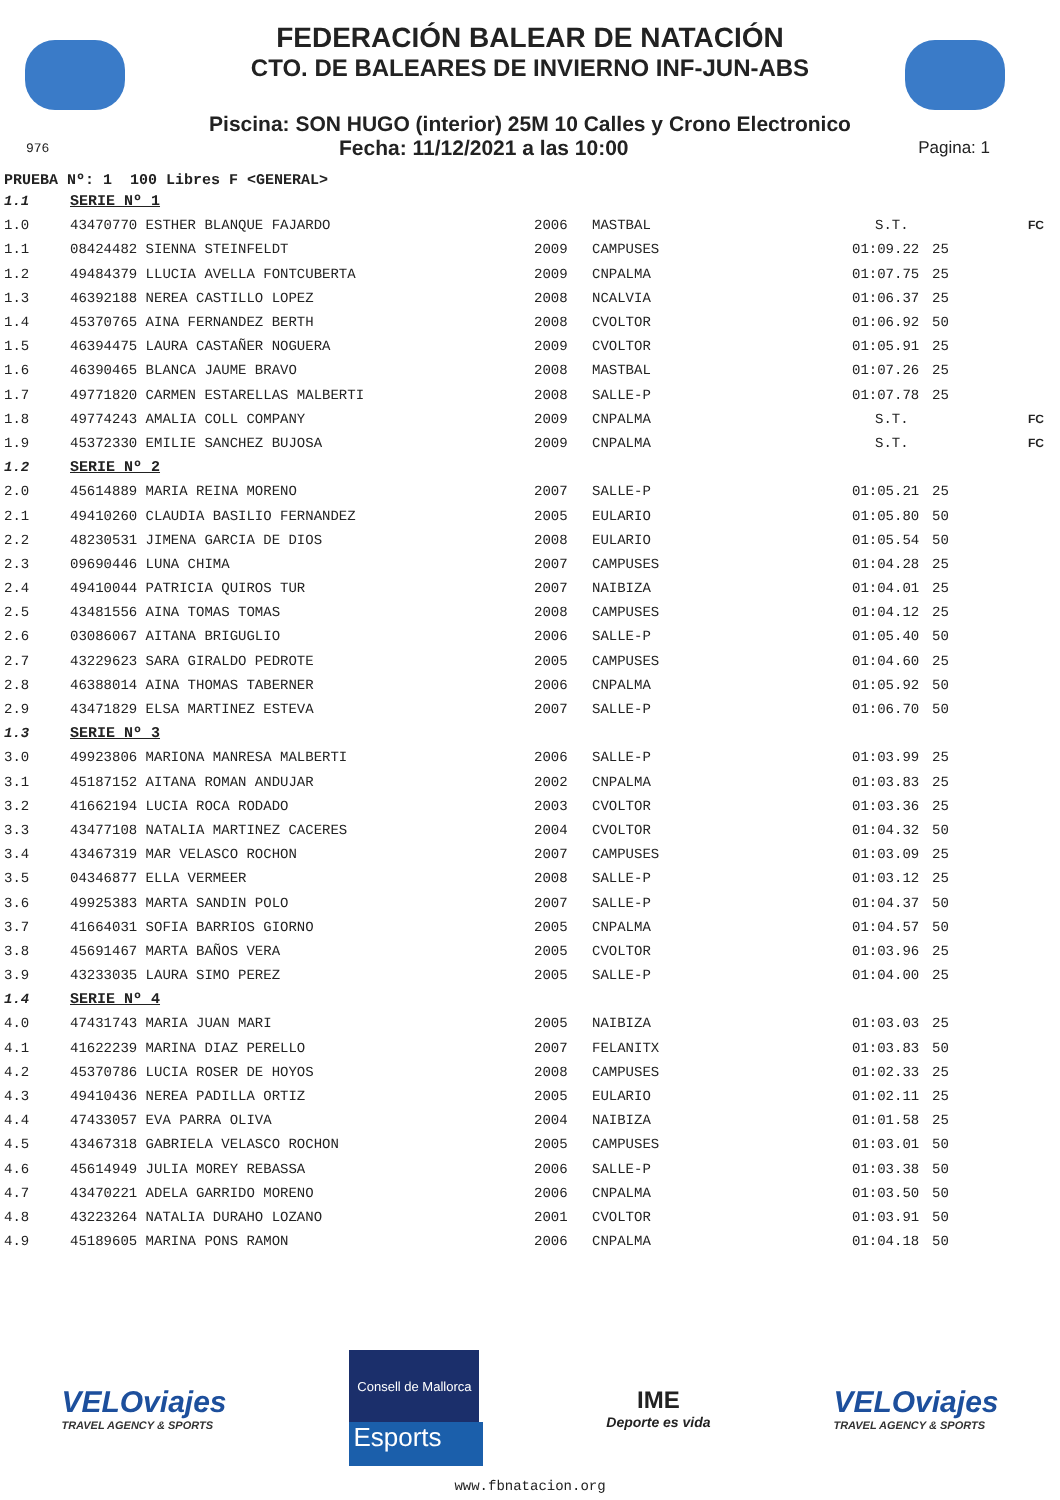FEDERACIÓN BALEAR DE NATACIÓN
CTO. DE BALEARES DE INVIERNO INF-JUN-ABS
Piscina: SON HUGO (interior) 25M 10 Calles y Crono Electronico
976 Fecha: 11/12/2021 a las 10:00 Pagina: 1
PRUEBA Nº: 1 100 Libres F <GENERAL>
| 1.1 | SERIE Nº 1 | | | | | |
| 1.0 | 43470770 ESTHER BLANQUE FAJARDO | 2006 | MASTBAL | S.T. | | FC |
| 1.1 | 08424482 SIENNA STEINFELDT | 2009 | CAMPUSES | 01:09.22 | 25 | |
| 1.2 | 49484379 LLUCIA AVELLA FONTCUBERTA | 2009 | CNPALMA | 01:07.75 | 25 | |
| 1.3 | 46392188 NEREA CASTILLO LOPEZ | 2008 | NCALVIA | 01:06.37 | 25 | |
| 1.4 | 45370765 AINA FERNANDEZ BERTH | 2008 | CVOLTOR | 01:06.92 | 50 | |
| 1.5 | 46394475 LAURA CASTAÑER NOGUERA | 2009 | CVOLTOR | 01:05.91 | 25 | |
| 1.6 | 46390465 BLANCA JAUME BRAVO | 2008 | MASTBAL | 01:07.26 | 25 | |
| 1.7 | 49771820 CARMEN ESTARELLAS MALBERTI | 2008 | SALLE-P | 01:07.78 | 25 | |
| 1.8 | 49774243 AMALIA COLL COMPANY | 2009 | CNPALMA | S.T. | | FC |
| 1.9 | 45372330 EMILIE SANCHEZ BUJOSA | 2009 | CNPALMA | S.T. | | FC |
| 1.2 | SERIE Nº 2 | | | | | |
| 2.0 | 45614889 MARIA REINA MORENO | 2007 | SALLE-P | 01:05.21 | 25 | |
| 2.1 | 49410260 CLAUDIA BASILIO FERNANDEZ | 2005 | EULARIO | 01:05.80 | 50 | |
| 2.2 | 48230531 JIMENA GARCIA DE DIOS | 2008 | EULARIO | 01:05.54 | 50 | |
| 2.3 | 09690446 LUNA CHIMA | 2007 | CAMPUSES | 01:04.28 | 25 | |
| 2.4 | 49410044 PATRICIA QUIROS TUR | 2007 | NAIBIZA | 01:04.01 | 25 | |
| 2.5 | 43481556 AINA TOMAS TOMAS | 2008 | CAMPUSES | 01:04.12 | 25 | |
| 2.6 | 03086067 AITANA BRIGUGLIO | 2006 | SALLE-P | 01:05.40 | 50 | |
| 2.7 | 43229623 SARA GIRALDO PEDROTE | 2005 | CAMPUSES | 01:04.60 | 25 | |
| 2.8 | 46388014 AINA THOMAS TABERNER | 2006 | CNPALMA | 01:05.92 | 50 | |
| 2.9 | 43471829 ELSA MARTINEZ ESTEVA | 2007 | SALLE-P | 01:06.70 | 50 | |
| 1.3 | SERIE Nº 3 | | | | | |
| 3.0 | 49923806 MARIONA MANRESA MALBERTI | 2006 | SALLE-P | 01:03.99 | 25 | |
| 3.1 | 45187152 AITANA ROMAN ANDUJAR | 2002 | CNPALMA | 01:03.83 | 25 | |
| 3.2 | 41662194 LUCIA ROCA RODADO | 2003 | CVOLTOR | 01:03.36 | 25 | |
| 3.3 | 43477108 NATALIA MARTINEZ CACERES | 2004 | CVOLTOR | 01:04.32 | 50 | |
| 3.4 | 43467319 MAR VELASCO ROCHON | 2007 | CAMPUSES | 01:03.09 | 25 | |
| 3.5 | 04346877 ELLA VERMEER | 2008 | SALLE-P | 01:03.12 | 25 | |
| 3.6 | 49925383 MARTA SANDIN POLO | 2007 | SALLE-P | 01:04.37 | 50 | |
| 3.7 | 41664031 SOFIA BARRIOS GIORNO | 2005 | CNPALMA | 01:04.57 | 50 | |
| 3.8 | 45691467 MARTA BAÑOS VERA | 2005 | CVOLTOR | 01:03.96 | 25 | |
| 3.9 | 43233035 LAURA SIMO PEREZ | 2005 | SALLE-P | 01:04.00 | 25 | |
| 1.4 | SERIE Nº 4 | | | | | |
| 4.0 | 47431743 MARIA JUAN MARI | 2005 | NAIBIZA | 01:03.03 | 25 | |
| 4.1 | 41622239 MARINA DIAZ PERELLO | 2007 | FELANITX | 01:03.83 | 50 | |
| 4.2 | 45370786 LUCIA ROSER DE HOYOS | 2008 | CAMPUSES | 01:02.33 | 25 | |
| 4.3 | 49410436 NEREA PADILLA ORTIZ | 2005 | EULARIO | 01:02.11 | 25 | |
| 4.4 | 47433057 EVA PARRA OLIVA | 2004 | NAIBIZA | 01:01.58 | 25 | |
| 4.5 | 43467318 GABRIELA VELASCO ROCHON | 2005 | CAMPUSES | 01:03.01 | 50 | |
| 4.6 | 45614949 JULIA MOREY REBASSA | 2006 | SALLE-P | 01:03.38 | 50 | |
| 4.7 | 43470221 ADELA GARRIDO MORENO | 2006 | CNPALMA | 01:03.50 | 50 | |
| 4.8 | 43223264 NATALIA DURAHO LOZANO | 2001 | CVOLTOR | 01:03.91 | 50 | |
| 4.9 | 45189605 MARINA PONS RAMON | 2006 | CNPALMA | 01:04.18 | 50 | |
VELOviajes
TRAVEL AGENCY & SPORTS
Consell de Mallorca
Esports
IME
Deporte es vida
VELOviajes
TRAVEL AGENCY & SPORTS
www.fbnatacion.org